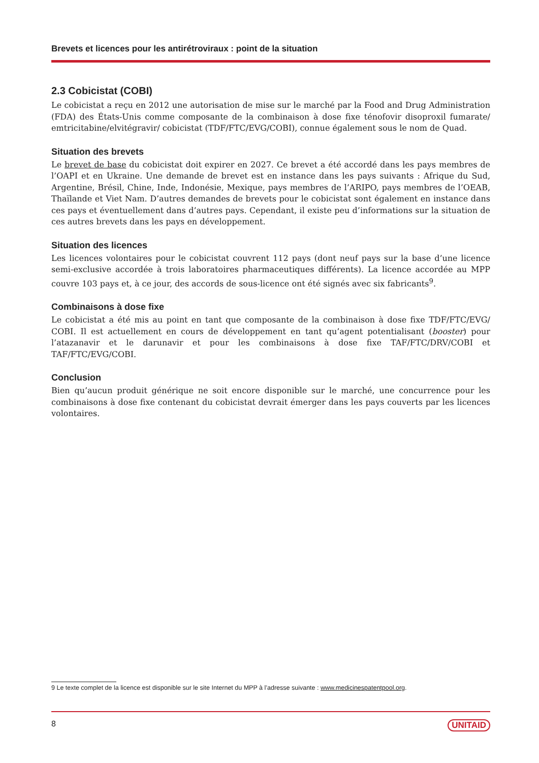Brevets et licences pour les antirétroviraux : point de la situation
2.3 Cobicistat (COBI)
Le cobicistat a reçu en 2012 une autorisation de mise sur le marché par la Food and Drug Administration (FDA) des États-Unis comme composante de la combinaison à dose fixe ténofovir disoproxil fumarate/ emtricitabine/elvitégravir/ cobicistat (TDF/FTC/EVG/COBI), connue également sous le nom de Quad.
Situation des brevets
Le brevet de base du cobicistat doit expirer en 2027. Ce brevet a été accordé dans les pays membres de l’OAPI et en Ukraine. Une demande de brevet est en instance dans les pays suivants : Afrique du Sud, Argentine, Brésil, Chine, Inde, Indonésie, Mexique, pays membres de l’ARIPO, pays membres de l’OEAB, Thaïlande et Viet Nam. D’autres demandes de brevets pour le cobicistat sont également en instance dans ces pays et éventuellement dans d’autres pays. Cependant, il existe peu d’informations sur la situation de ces autres brevets dans les pays en développement.
Situation des licences
Les licences volontaires pour le cobicistat couvrent 112 pays (dont neuf pays sur la base d’une licence semi-exclusive accordée à trois laboratoires pharmaceutiques différents). La licence accordée au MPP couvre 103 pays et, à ce jour, des accords de sous-licence ont été signés avec six fabricants<sup>9</sup>.
Combinaisons à dose fixe
Le cobicistat a été mis au point en tant que composante de la combinaison à dose fixe TDF/FTC/EVG/ COBI. Il est actuellement en cours de développement en tant qu’agent potentialisant (booster) pour l’atazanavir et le darunavir et pour les combinaisons à dose fixe TAF/FTC/DRV/COBI et TAF/FTC/EVG/COBI.
Conclusion
Bien qu’aucun produit générique ne soit encore disponible sur le marché, une concurrence pour les combinaisons à dose fixe contenant du cobicistat devrait émerger dans les pays couverts par les licences volontaires.
9 Le texte complet de la licence est disponible sur le site Internet du MPP à l’adresse suivante : www.medicinespatentpool.org.
8 UNITAID